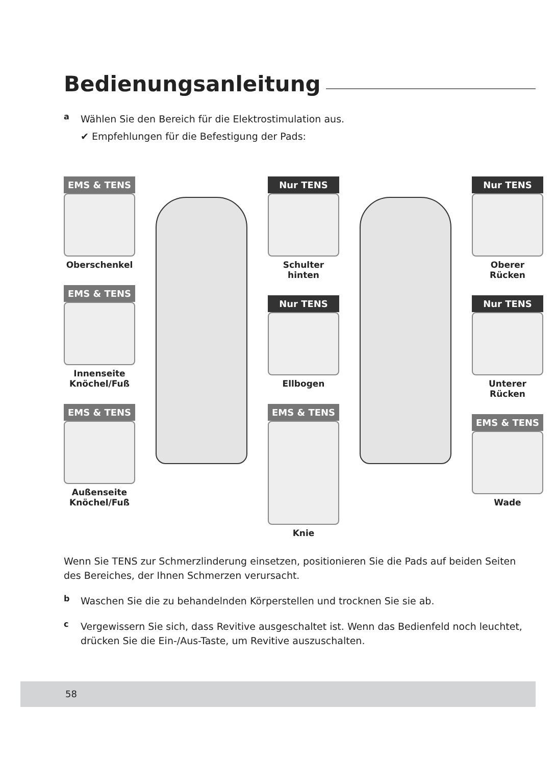Bedienungsanleitung
a
Wählen Sie den Bereich für die Elektrostimulation aus.
✔ Empfehlungen für die Befestigung der Pads:
EMS & TENS
Oberschenkel
EMS & TENS
Innenseite Knöchel/Fuß
EMS & TENS
Außenseite Knöchel/Fuß
Nur TENS
Schulter hinten
Nur TENS
Ellbogen
EMS & TENS
Knie
Nur TENS
Oberer Rücken
Nur TENS
Unterer Rücken
EMS & TENS
Wade
Wenn Sie TENS zur Schmerzlinderung einsetzen, positionieren Sie die Pads auf beiden Seiten des Bereiches, der Ihnen Schmerzen verursacht.
b
Waschen Sie die zu behandelnden Körperstellen und trocknen Sie sie ab.
c
Vergewissern Sie sich, dass Revitive ausgeschaltet ist. Wenn das Bedienfeld noch leuchtet, drücken Sie die Ein-/Aus-Taste, um Revitive auszuschalten.
58